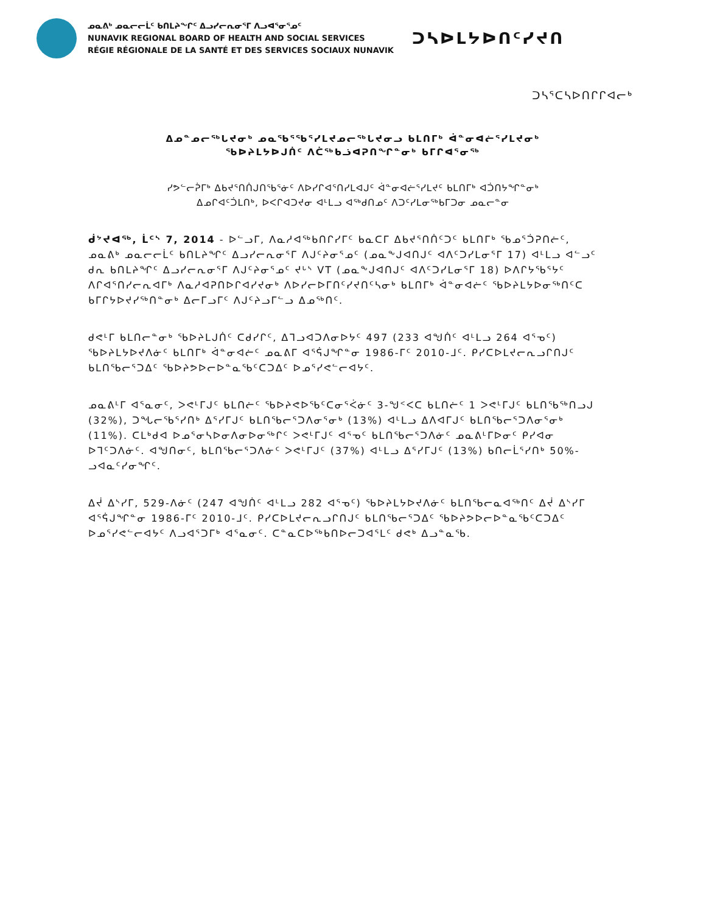ᓄᓇᕕᒃ ᓄᓇᓕᓕᒫᑦ ᑲᑎᒪᔨᖏᑦ ᐃᓗᓯᓕᕆᓂᕐᒥ ᐱᓗᐊᕐᓂᕐᓄᑦ
NUNAVIK REGIONAL BOARD OF HEALTH AND SOCIAL SERVICES
RÉGIE RÉGIONALE DE LA SANTÉ ET DES SERVICES SOCIAUX NUNAVIK
ᑐᓴᐅᒪᔭᐅᑎᑦᓯᔪᑎ
ᑐᓴᕐᑕᓴᐅᑎᒋᒋᐊᓕᒃ
ᐃᓄᓐᓄᓕᖅᒐᔪᓂᒃ ᓄᓇᖃᕐᖃᕐᓯᒪᔪᓄᓕᖅᒐᔪᓂᓗ ᑲᒪᑎᒥᒃ ᐋᓐᓂᐊᓖᕐᓯᒪᔪᓂᒃ
ᖃᐅᔨᒪᔭᐅᒍᑏᑦ ᐱᑖᖅᑲᓘᐊᕈᑎᖏᓐᓂᒃ ᑲᒥᒋᐊᕐᓂᖅ
ᓯᕗᓪᓕᕉᒥᒃ ᐃᑲᔪᕐᑎᑏᒍᑎᖃᕐᓃᑦ ᐱᐅᓯᒋᐊᕐᑎᓯᒪᐊᒍᑦ ᐋᓐᓂᐊᓖᕐᓯᒪᔪᑦ ᑲᒪᑎᒥᒃ ᐊᑑᑎᔭᖏᓐᓂᒃ
ᐃᓄᒋᐊᑦᑑᒪᑎᒃ, ᐅᐸᒋᐊᑐᔪᓂ ᐊᒻᒪᓗ ᐊᖅᑯᑎᓄᑦ ᐱᑐᑦᓯᒪᓂᖅᑲᒥᑐᓂ ᓄᓇᓕᓐᓂ
ᑰᔾᔪᐊᖅ, ᒫᑦᔅ 7, 2014 - ᐅᓪᓗᒥ, ᐱᓇᓱᐊᖅᑲᑎᒋᓯᒥᑦ ᑲᓇᑕᒥ ᐃᑲᔪᕐᑎᑏᑦᑐᑦ ᑲᒪᑎᒥᒃ ᖃᓄᕐᑑᕈᑎᓖᑦ, ᓄᓇᕕᒃ ᓄᓇᓕᓕᒫᑦ ᑲᑎᒪᔨᖏᑦ ᐃᓗᓯᓕᕆᓂᕐᒥ ᐱᒍᑦᔨᓂᕐᓄᑦ (ᓄᓇᖕᒍᐊᑎᒍᑦ ᐊᐱᑦᑐᓯᒪᓂᕐᒥ 17) ᐊᒻᒪᓗ ᐊᓪᓗᑦ ᑯᕆ ᑲᑎᒪᔨᖏᑦ ᐃᓗᓯᓕᕆᓂᕐᒥ ᐱᒍᑦᔨᓂᕐᓄᑦ ᔪᒡᔅ VT (ᓄᓇᖕᒍᐊᑎᒍᑦ ᐊᐱᑦᑐᓯᒪᓂᕐᒥ 18) ᐅᐱᒋᔭᖃᕐᔭᑦ ᐱᒋᐊᕐᑎᓯᓕᕆᐊᒥᒃ ᐱᓇᓱᐊᕈᑎᐅᒋᐊᓯᔪᓂᒃ ᐱᐅᓯᓕᐅᒥᑎᑦᓯᔪᑎᑦᓴᓂᒃ ᑲᒪᑎᒥᒃ ᐋᓐᓂᐊᓖᑦ ᖃᐅᔨᒪᔭᐅᓂᖅᑎᑦᑕ ᑲᒥᒋᔭᐅᔪᓯᖅᑎᓐᓂᒃ ᐃᓕᒥᓗᒥᑦ ᐱᒍᑦᔨᓗᒥᓪᓗ ᐃᓄᖅᑎᑦ.
ᑯᕙᒻᒥ ᑲᒪᑎᓕᓐᓂᒃ ᖃᐅᔨᒪᒍᑏᑦ ᑕᑯᓯᒋᑦ, ᐃᒣᓗᐊᑐᐱᓂᐅᔭᑦ 497 (233 ᐊᖑᑏᑦ ᐊᒻᒪᓗ 264 ᐊᕐᓀᑦ) ᖃᐅᔨᒪᔭᐅᔪᐱᓃᑦ ᑲᒪᑎᒥᒃ ᐋᓐᓂᐊᓖᑦ ᓄᓇᕕᒥ ᐊᕐᕌᒍᖏᓐᓂ 1986-ᒥᑦ 2010-ᒧᑦ. ᑭᓯᑕᐅᒪᔪᓕᕆᓗᒋᑎᒍᑦ ᑲᒪᑎᖃᓕᕐᑐᐃᑦ ᖃᐅᔨᕗᐅᓕᐅᓐᓇᖃᑦᑕᑐᐃᑦ ᐅᓄᕐᓯᕙᓪᓕᐊᔭᑦ.
ᓄᓇᕕᒻᒥ ᐊᕐᓇᓂᑦ, ᐳᕙᒻᒥᒍᑦ ᑲᒪᑎᓖᑦ ᖃᐅᔨᕙᐅᖃᑦᑕᓂᕐᐹᓃᑦ 3-ᖑᑉᐸᑕ ᑲᒪᑎᓖᑦ 1 ᐳᕙᒻᒥᒍᑦ ᑲᒪᑎᖃᖅᑎᓗᒍ (32%), ᑐᖓᓕᖃᕐᓯᑎᒃ ᐃᕐᓯᒥᒍᑦ ᑲᒪᑎᖃᓕᕐᑐᐱᓂᕐᓂᒃ (13%) ᐊᒻᒪᓗ ᐃᐱᐊᒥᒍᑦ ᑲᒪᑎᖃᓕᕐᑐᐱᓂᕐᓂᒃ (11%). ᑕᒪᒃᑯᐊ ᐅᓄᕐᓂᓴᐅᓂᐱᓂᐅᓂᖅᒋᑦ ᐳᕙᒻᒥᒍᑦ ᐊᕐᓀᑦ ᑲᒪᑎᖃᓕᕐᑐᐱᓃᑦ ᓄᓇᕕᒻᒥᐅᓂᑦ ᑭᓯᐊᓂ ᐅᒣᑦᑐᐱᓃᑦ. ᐊᖑᑎᓂᑦ, ᑲᒪᑎᖃᓕᕐᑐᐱᓃᑦ ᐳᕙᒻᒥᒍᑦ (37%) ᐊᒻᒪᓗ ᐃᕐᓯᒥᒍᑦ (13%) ᑲᑎᓕᒫᕐᓯᑎᒃ 50%-ᓗᐊᓇᑦᓯᓂᖏᑦ.
ᐃᔫ ᐃᔅᓯᒥ, 529-ᐱᓃᑦ (247 ᐊᖑᑏᑦ ᐊᒻᒪᓗ 282 ᐊᕐᓀᑦ) ᖃᐅᔨᒪᔭᐅᔪᐱᓃᑦ ᑲᒪᑎᖃᓕᓇᐊᖅᑎᑦ ᐃᔫ ᐃᔅᓯᒥ ᐊᕐᕌᒍᖏᓐᓂ 1986-ᒥᑦ 2010-ᒧᑦ. ᑭᓯᑕᐅᒪᔪᓕᕆᓗᒋᑎᒍᑦ ᑲᒪᑎᖃᓕᕐᑐᐃᑦ ᖃᐅᔨᕗᐅᓕᐅᓐᓇᖃᑦᑕᑐᐃᑦ ᐅᓄᕐᓯᕙᓪᓕᐊᔭᑦ ᐱᓗᐊᕐᑐᒥᒃ ᐊᕐᓇᓂᑦ. ᑕᓐᓇᑕᐅᖅᑲᑎᐅᓕᑐᐊᕐᒪᑦ ᑯᕙᒃ ᐃᓗᓐᓇᖃ.